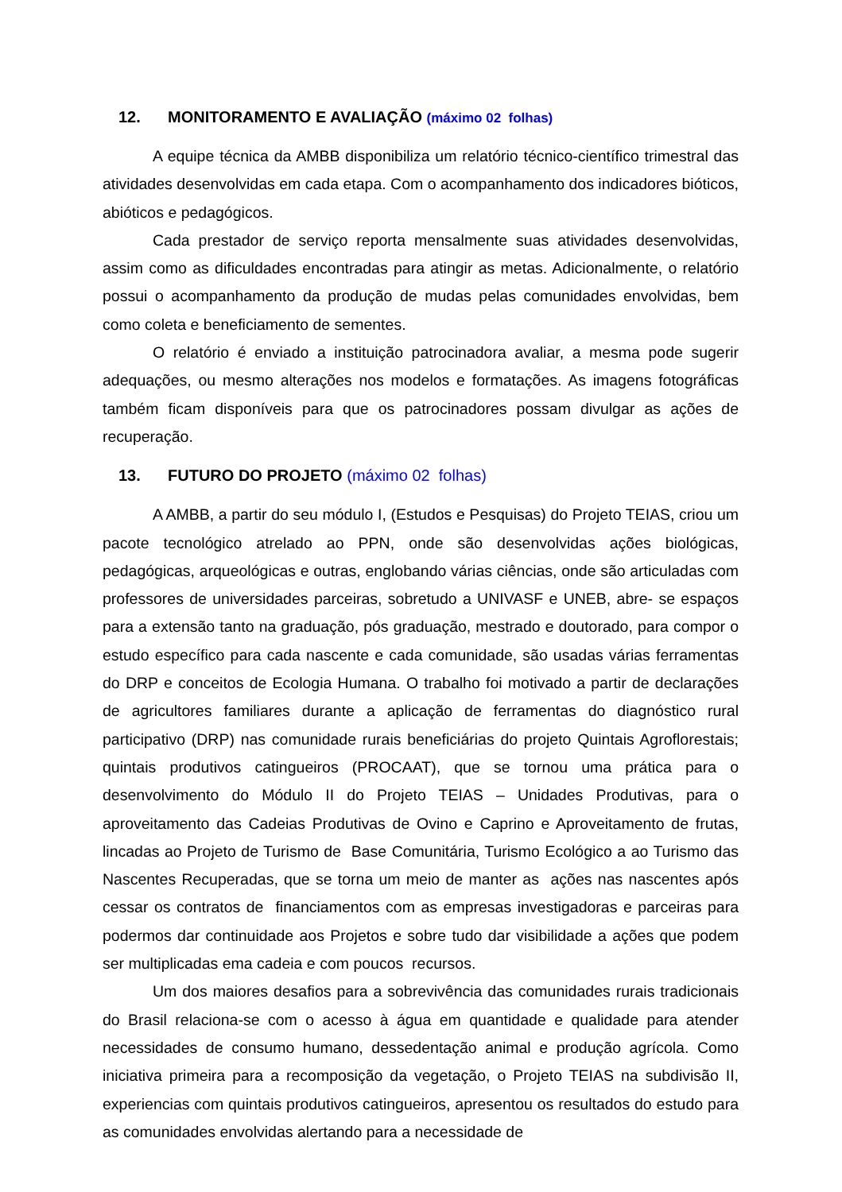12. MONITORAMENTO E AVALIAÇÃO (máximo 02 folhas)
A equipe técnica da AMBB disponibiliza um relatório técnico-científico trimestral das atividades desenvolvidas em cada etapa. Com o acompanhamento dos indicadores bióticos, abióticos e pedagógicos.
Cada prestador de serviço reporta mensalmente suas atividades desenvolvidas, assim como as dificuldades encontradas para atingir as metas. Adicionalmente, o relatório possui o acompanhamento da produção de mudas pelas comunidades envolvidas, bem como coleta e beneficiamento de sementes.
O relatório é enviado a instituição patrocinadora avaliar, a mesma pode sugerir adequações, ou mesmo alterações nos modelos e formatações. As imagens fotográficas também ficam disponíveis para que os patrocinadores possam divulgar as ações de recuperação.
13. FUTURO DO PROJETO (máximo 02 folhas)
A AMBB, a partir do seu módulo I, (Estudos e Pesquisas) do Projeto TEIAS, criou um pacote tecnológico atrelado ao PPN, onde são desenvolvidas ações biológicas, pedagógicas, arqueológicas e outras, englobando várias ciências, onde são articuladas com professores de universidades parceiras, sobretudo a UNIVASF e UNEB, abre- se espaços para a extensão tanto na graduação, pós graduação, mestrado e doutorado, para compor o estudo específico para cada nascente e cada comunidade, são usadas várias ferramentas do DRP e conceitos de Ecologia Humana. O trabalho foi motivado a partir de declarações de agricultores familiares durante a aplicação de ferramentas do diagnóstico rural participativo (DRP) nas comunidade rurais beneficiárias do projeto Quintais Agroflorestais; quintais produtivos catingueiros (PROCAAT), que se tornou uma prática para o desenvolvimento do Módulo II do Projeto TEIAS – Unidades Produtivas, para o aproveitamento das Cadeias Produtivas de Ovino e Caprino e Aproveitamento de frutas, lincadas ao Projeto de Turismo de Base Comunitária, Turismo Ecológico a ao Turismo das Nascentes Recuperadas, que se torna um meio de manter as ações nas nascentes após cessar os contratos de financiamentos com as empresas investigadoras e parceiras para podermos dar continuidade aos Projetos e sobre tudo dar visibilidade a ações que podem ser multiplicadas ema cadeia e com poucos recursos.
Um dos maiores desafios para a sobrevivência das comunidades rurais tradicionais do Brasil relaciona-se com o acesso à água em quantidade e qualidade para atender necessidades de consumo humano, dessedentação animal e produção agrícola. Como iniciativa primeira para a recomposição da vegetação, o Projeto TEIAS na subdivisão II, experiencias com quintais produtivos catingueiros, apresentou os resultados do estudo para as comunidades envolvidas alertando para a necessidade de